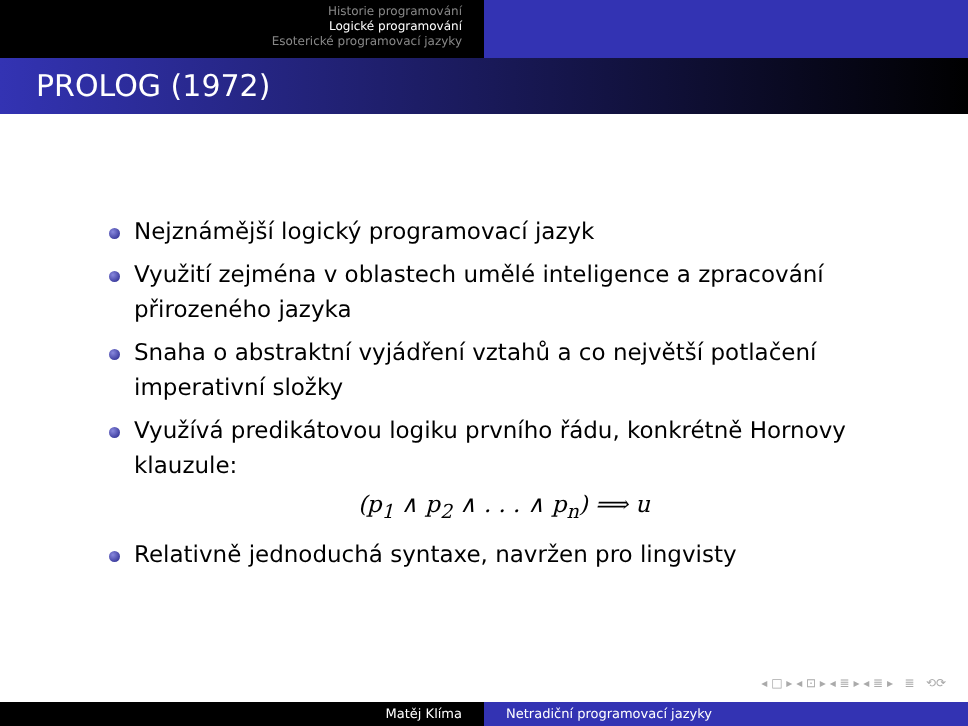Historie programování
Logické programování
Esoterické programovací jazyky
PROLOG (1972)
Nejznámější logický programovací jazyk
Využití zejména v oblastech umělé inteligence a zpracování přirozeného jazyka
Snaha o abstraktní vyjádření vztahů a co největší potlačení imperativní složky
Využívá predikátovou logiku prvního řádu, konkrétně Hornovy klauzule:
(p<sub>1</sub> ∧ p<sub>2</sub> ∧ . . . ∧ p<sub>n</sub>) ⟹ u
Relativně jednoduchá syntaxe, navržen pro lingvisty
◂ □ ▸ ◂ ⊡ ▸ ◂ ≣ ▸ ◂ ≣ ▸ ≣ ⟲⟳
Matěj Klíma Netradiční programovací jazyky